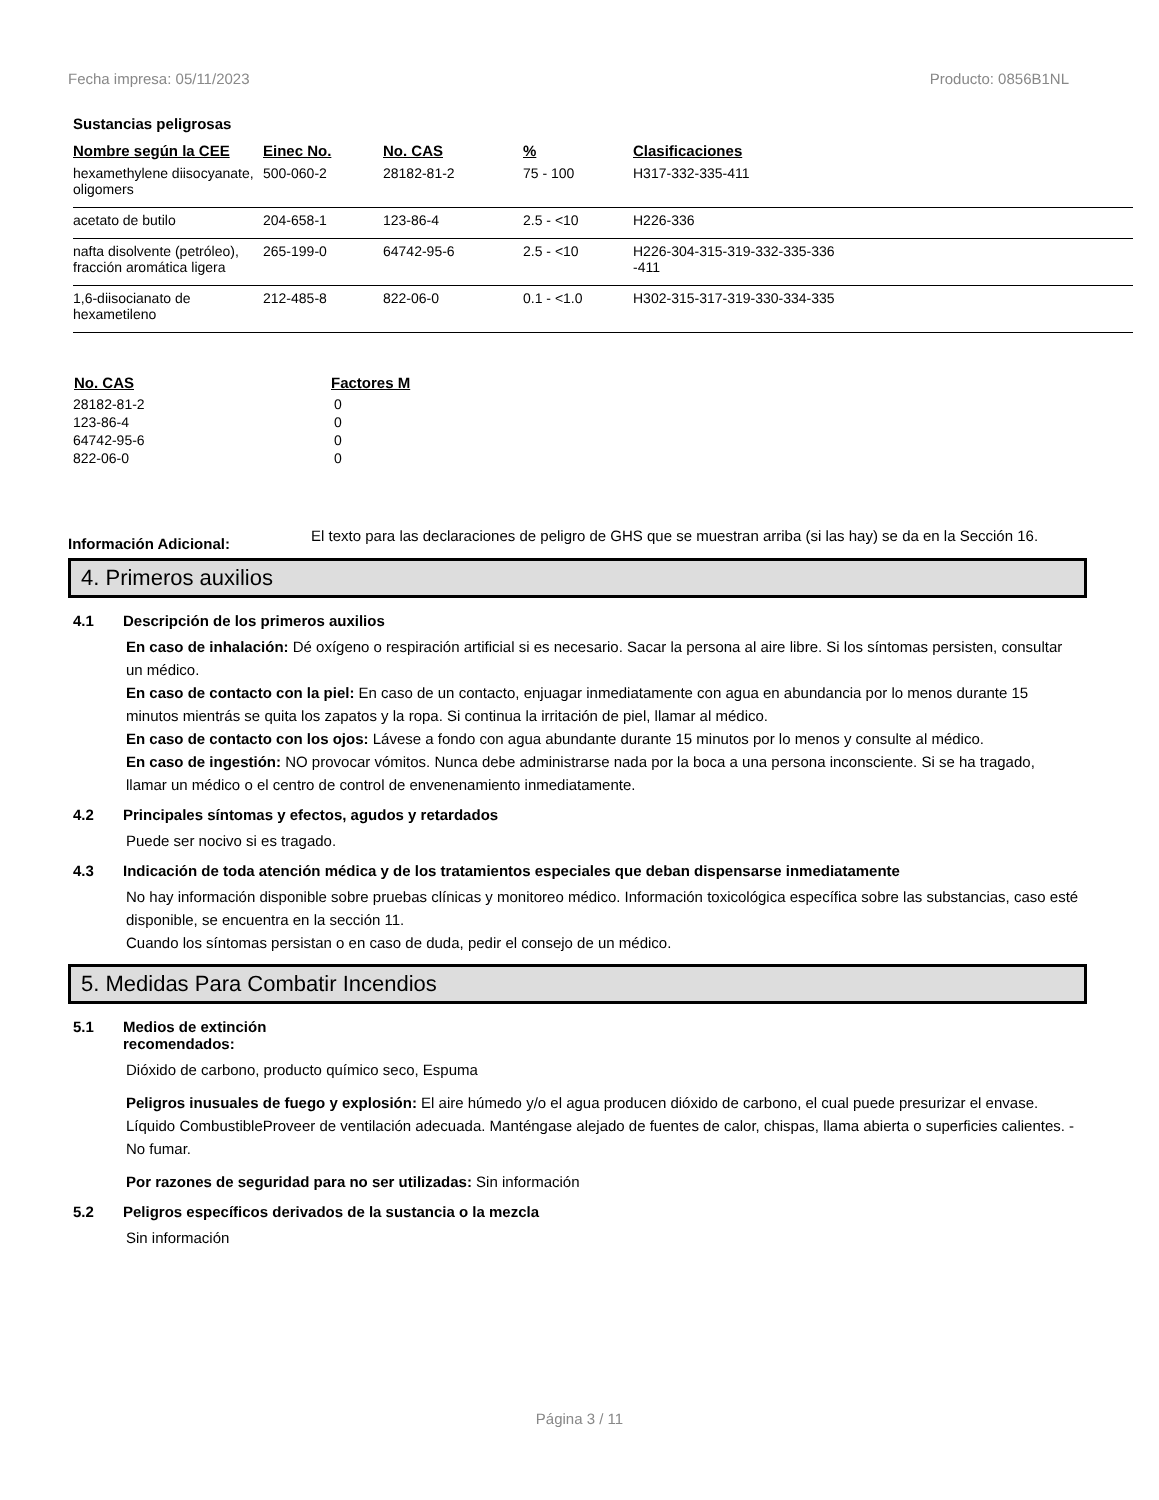Fecha impresa: 05/11/2023 Producto: 0856B1NL
Sustancias peligrosas
| Nombre según la CEE | Einec No. | No. CAS | % | Clasificaciones |
| --- | --- | --- | --- | --- |
| hexamethylene diisocyanate, oligomers | 500-060-2 | 28182-81-2 | 75 - 100 | H317-332-335-411 |
| acetato de butilo | 204-658-1 | 123-86-4 | 2.5 - <10 | H226-336 |
| nafta disolvente (petróleo), fracción aromática ligera | 265-199-0 | 64742-95-6 | 2.5 - <10 | H226-304-315-319-332-335-336 -411 |
| 1,6-diisocianato de hexametileno | 212-485-8 | 822-06-0 | 0.1 - <1.0 | H302-315-317-319-330-334-335 |
| No. CAS | Factores M |
| --- | --- |
| 28182-81-2 | 0 |
| 123-86-4 | 0 |
| 64742-95-6 | 0 |
| 822-06-0 | 0 |
Información Adicional:
El texto para las declaraciones de peligro de GHS que se muestran arriba (si las hay) se da en la Sección 16.
4. Primeros auxilios
4.1 Descripción de los primeros auxilios
En caso de inhalación: Dé oxígeno o respiración artificial si es necesario. Sacar la persona al aire libre. Si los síntomas persisten, consultar un médico.
En caso de contacto con la piel: En caso de un contacto, enjuagar inmediatamente con agua en abundancia por lo menos durante 15 minutos mientrás se quita los zapatos y la ropa. Si continua la irritación de piel, llamar al médico.
En caso de contacto con los ojos: Lávese a fondo con agua abundante durante 15 minutos por lo menos y consulte al médico.
En caso de ingestión: NO provocar vómitos. Nunca debe administrarse nada por la boca a una persona inconsciente. Si se ha tragado, llamar un médico o el centro de control de envenenamiento inmediatamente.
4.2 Principales síntomas y efectos, agudos y retardados
Puede ser nocivo si es tragado.
4.3 Indicación de toda atención médica y de los tratamientos especiales que deban dispensarse inmediatamente
No hay información disponible sobre pruebas clínicas y monitoreo médico. Información toxicológica específica sobre las substancias, caso esté disponible, se encuentra en la sección 11.
Cuando los síntomas persistan o en caso de duda, pedir el consejo de un médico.
5. Medidas Para Combatir Incendios
5.1 Medios de extinción
recomendados:
Dióxido de carbono, producto químico seco, Espuma
Peligros inusuales de fuego y explosión: El aire húmedo y/o el agua producen dióxido de carbono, el cual puede presurizar el envase. Líquido CombustibleProveer de ventilación adecuada. Manténgase alejado de fuentes de calor, chispas, llama abierta o superficies calientes. - No fumar.
Por razones de seguridad para no ser utilizadas: Sin información
5.2 Peligros específicos derivados de la sustancia o la mezcla
Sin información
Página 3 / 11